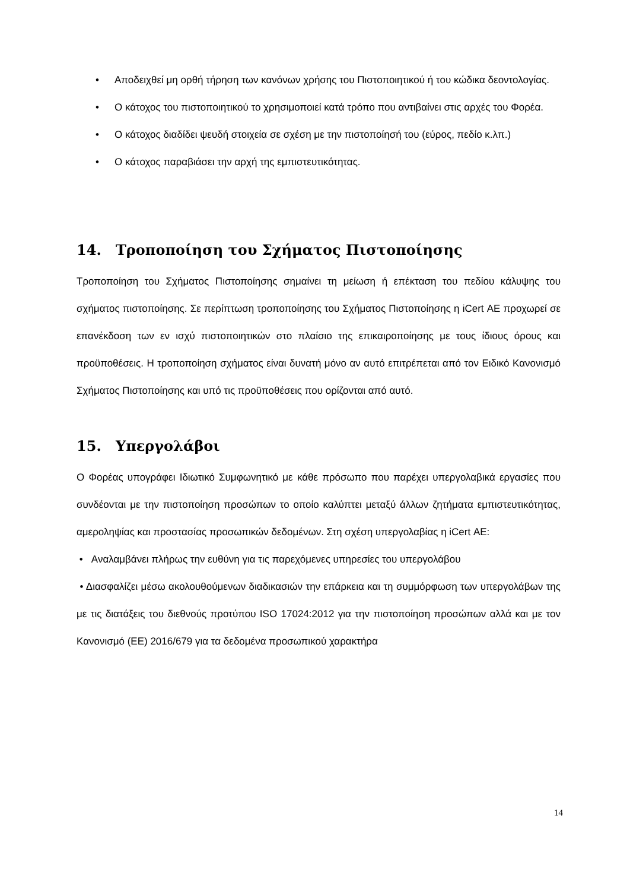• Αποδειχθεί μη ορθή τήρηση των κανόνων χρήσης του Πιστοποιητικού ή του κώδικα δεοντολογίας.
• Ο κάτοχος του πιστοποιητικού το χρησιμοποιεί κατά τρόπο που αντιβαίνει στις αρχές του Φορέα.
• Ο κάτοχος διαδίδει ψευδή στοιχεία σε σχέση με την πιστοποίησή του (εύρος, πεδίο κ.λπ.)
• Ο κάτοχος παραβιάσει την αρχή της εμπιστευτικότητας.
14. Τροποποίηση του Σχήματος Πιστοποίησης
Τροποποίηση του Σχήματος Πιστοποίησης σημαίνει τη μείωση ή επέκταση του πεδίου κάλυψης του σχήματος πιστοποίησης. Σε περίπτωση τροποποίησης του Σχήματος Πιστοποίησης η iCert ΑΕ προχωρεί σε επανέκδοση των εν ισχύ πιστοποιητικών στο πλαίσιο της επικαιροποίησης με τους ίδιους όρους και προϋποθέσεις. Η τροποποίηση σχήματος είναι δυνατή μόνο αν αυτό επιτρέπεται από τον Ειδικό Κανονισμό Σχήματος Πιστοποίησης και υπό τις προϋποθέσεις που ορίζονται από αυτό.
15. Υπεργολάβοι
Ο Φορέας υπογράφει Ιδιωτικό Συμφωνητικό με κάθε πρόσωπο που παρέχει υπεργολαβικά εργασίες που συνδέονται με την πιστοποίηση προσώπων το οποίο καλύπτει μεταξύ άλλων ζητήματα εμπιστευτικότητας, αμεροληψίας και προστασίας προσωπικών δεδομένων. Στη σχέση υπεργολαβίας η iCert ΑΕ:
• Αναλαμβάνει πλήρως την ευθύνη για τις παρεχόμενες υπηρεσίες του υπεργολάβου
• Διασφαλίζει μέσω ακολουθούμενων διαδικασιών την επάρκεια και τη συμμόρφωση των υπεργολάβων της με τις διατάξεις του διεθνούς προτύπου ISO 17024:2012 για την πιστοποίηση προσώπων αλλά και με τον Κανονισμό (ΕΕ) 2016/679 για τα δεδομένα προσωπικού χαρακτήρα
14